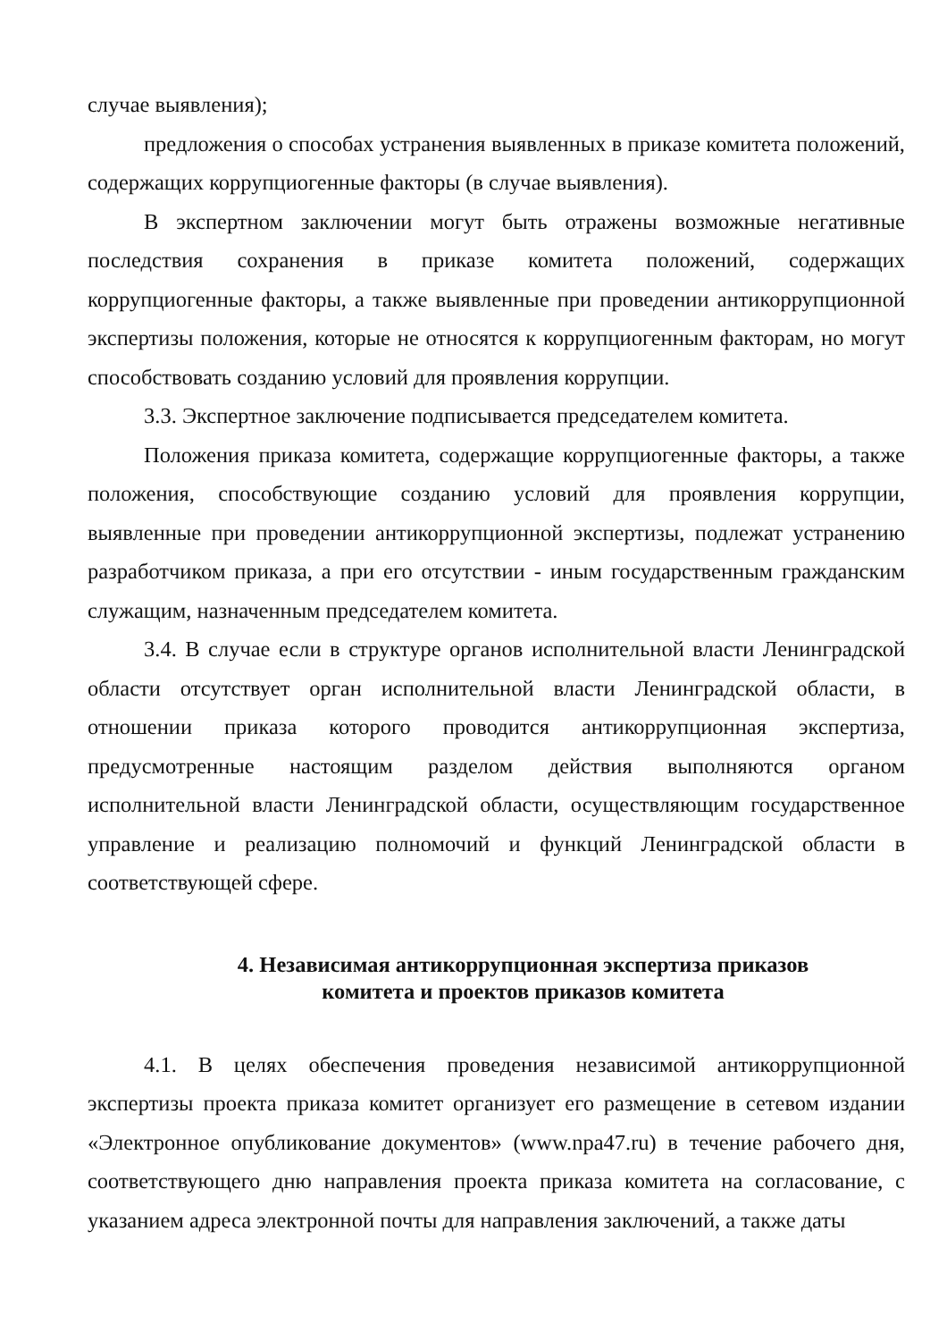случае выявления);
предложения о способах устранения выявленных в приказе комитета положений, содержащих коррупциогенные факторы (в случае выявления).
В экспертном заключении могут быть отражены возможные негативные последствия сохранения в приказе комитета положений, содержащих коррупциогенные факторы, а также выявленные при проведении антикоррупционной экспертизы положения, которые не относятся к коррупциогенным факторам, но могут способствовать созданию условий для проявления коррупции.
3.3. Экспертное заключение подписывается председателем комитета.
Положения приказа комитета, содержащие коррупциогенные факторы, а также положения, способствующие созданию условий для проявления коррупции, выявленные при проведении антикоррупционной экспертизы, подлежат устранению разработчиком приказа, а при его отсутствии - иным государственным гражданским служащим, назначенным председателем комитета.
3.4. В случае если в структуре органов исполнительной власти Ленинградской области отсутствует орган исполнительной власти Ленинградской области, в отношении приказа которого проводится антикоррупционная экспертиза, предусмотренные настоящим разделом действия выполняются органом исполнительной власти Ленинградской области, осуществляющим государственное управление и реализацию полномочий и функций Ленинградской области в соответствующей сфере.
4. Независимая антикоррупционная экспертиза приказов
комитета и проектов приказов комитета
4.1. В целях обеспечения проведения независимой антикоррупционной экспертизы проекта приказа комитет организует его размещение в сетевом издании «Электронное опубликование документов» (www.npa47.ru) в течение рабочего дня, соответствующего дню направления проекта приказа комитета на согласование, с указанием адреса электронной почты для направления заключений, а также даты